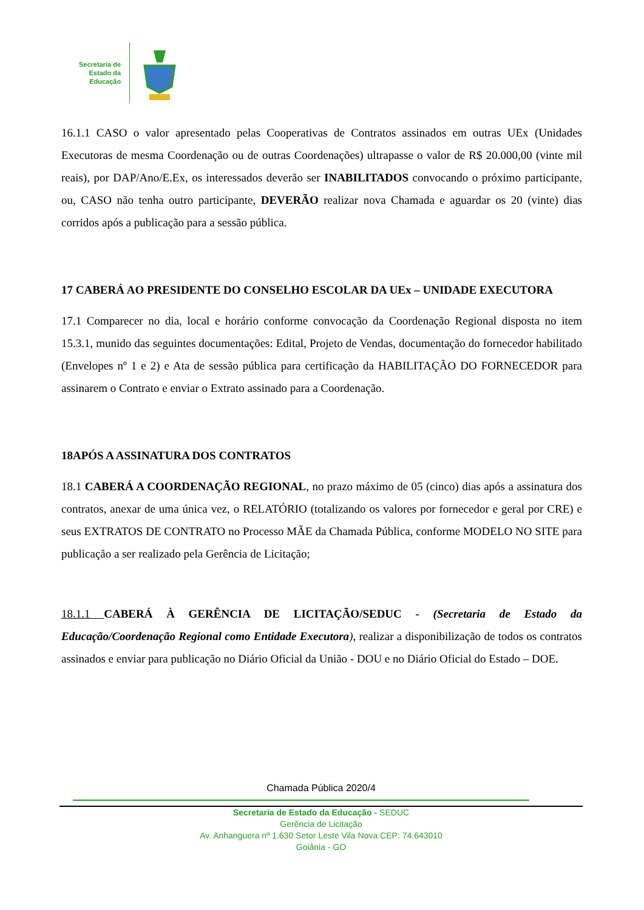Secretaria de
Estado da
Educação
16.1.1 CASO o valor apresentado pelas Cooperativas de Contratos assinados em outras UEx (Unidades Executoras de mesma Coordenação ou de outras Coordenações) ultrapasse o valor de R$ 20.000,00 (vinte mil reais), por DAP/Ano/E.Ex, os interessados deverão ser INABILITADOS convocando o próximo participante, ou, CASO não tenha outro participante, DEVERÃO realizar nova Chamada e aguardar os 20 (vinte) dias corridos após a publicação para a sessão pública.
17 CABERÁ AO PRESIDENTE DO CONSELHO ESCOLAR DA UEx – UNIDADE EXECUTORA
17.1 Comparecer no dia, local e horário conforme convocação da Coordenação Regional disposta no item 15.3.1, munido das seguintes documentações: Edital, Projeto de Vendas, documentação do fornecedor habilitado (Envelopes nº 1 e 2) e Ata de sessão pública para certificação da HABILITAÇÃO DO FORNECEDOR para assinarem o Contrato e enviar o Extrato assinado para a Coordenação.
18APÓS A ASSINATURA DOS CONTRATOS
18.1 CABERÁ A COORDENAÇÃO REGIONAL, no prazo máximo de 05 (cinco) dias após a assinatura dos contratos, anexar de uma única vez, o RELATÓRIO (totalizando os valores por fornecedor e geral por CRE) e seus EXTRATOS DE CONTRATO no Processo MÃE da Chamada Pública, conforme MODELO NO SITE para publicação a ser realizado pela Gerência de Licitação;
18.1.1 CABERÁ À GERÊNCIA DE LICITAÇÃO/SEDUC - (Secretaria de Estado da Educação/Coordenação Regional como Entidade Executora), realizar a disponibilização de todos os contratos assinados e enviar para publicação no Diário Oficial da União - DOU e no Diário Oficial do Estado – DOE.
Chamada Pública 2020/4
Secretaria de Estado da Educação - SEDUC
Gerência de Licitação
Av. Anhanguera nº 1.630 Setor Leste Vila Nova CEP: 74.643010
Goiânia - GO